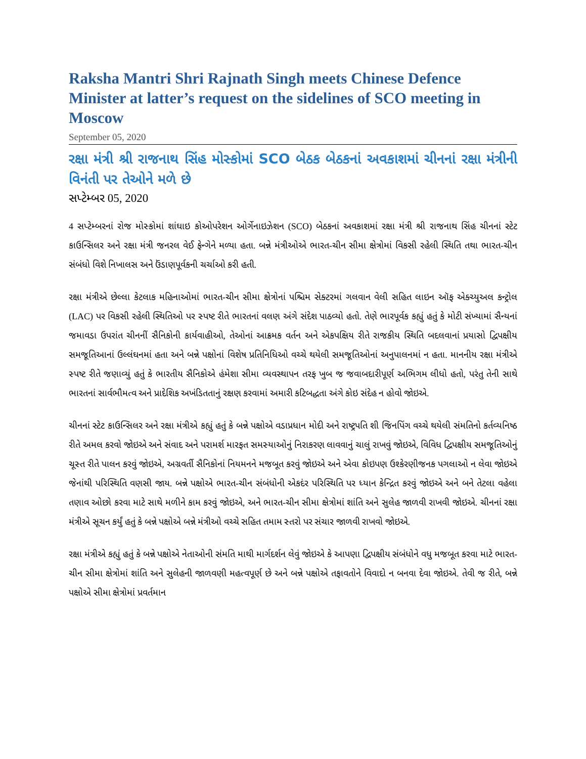Raksha Mantri Shri Rajnath Singh meets Chinese Defence Minister at latter’s request on the sidelines of SCO meeting in Moscow
September 05, 2020
રક્ષા મંત્રી શ્રી રાજનાથ સિંહ મોસ્કોમાં SCO બેઠક બેઠકનાં અવકાશમાં ચીનનાં રક્ષા મંત્રીની વિનંતી પર તેઓને મળે છે
સપ્ટેમ્બર 05, 2020
4 સપ્ટેમ્બરનાં રોજ મોસ્કોમાં શાંઘાઇ કોઓપરેશન ઓર્ગેનાઇઝેશન (SCO) બેઠકનાં અવકાશમાં રક્ષા મંત્રી શ્રી રાજનાથ સિંહ ચીનનાં સ્ટેટ કાઉન્સિલર અને રક્ષા મંત્રી જનરલ વેઈ ફેન્ગેને મળ્યા હતા. બન્ને મંત્રીઓએ ભારત-ચીન સીમા ક્ષેત્રોમાં વિકસી રહેલી સ્થિતિ તથા ભારત-ચીન સંબંધો વિશે નિખાલસ અને ઉંડાણપૂર્વકની ચર્ચાઓ કરી હતી.
રક્ષા મંત્રીએ છેલ્લા કેટલાક મહિનાઓમાં ભારત-ચીન સીમા ક્ષેત્રોનાં પશ્ચિમ સેક્ટરમાં ગલવાન વેલી સહિત લાઇન ઑફ એક્ચ્યુઅલ કન્ટ્રોલ (LAC) પર વિકસી રહેલી સ્થિતિઓ પર સ્પષ્ટ રીતે ભારતનાં વલણ અંગે સંદેશ પાઠવ્યો હતો. તેણે ભારપૂર્વક કહ્યું હતું કે મોટી સંખ્યામાં સૈન્યનાં જમાવડા ઉપરાંત ચીનનીં સૈનિકોની કાર્યવાહીઓ, તેઓનાં આક્રમક વર્તન અને એકપક્ષિય રીતે રાજકીય સ્થિતિ બદલવાનાં પ્રયાસો દ્વિપક્ષીય સમજૂતિઆનાં ઉલ્લંઘનમાં હતા અને બન્ને પક્ષોનાં વિશેષ પ્રતિનિધિઓ વચ્ચે થયેલી સમજૂતિઓનાં અનુપાલનમાં ન હતા. માનનીય રક્ષા મંત્રીએ સ્પષ્ટ રીતે જણાવ્યું હતું કે ભારતીય સૈનિકોએ હંમેશા સીમા વ્યવસ્થાપન તરફ ખુબ જ જવાબદારીપૂર્ણ અભિગમ લીધો હતો, પરંતુ તેની સાથે ભારતનાં સાર્વભૌમત્વ અને પ્રાદેશિક અખંડિતતાનું રક્ષણ કરવામાં અમારી કટિબદ્ધતા અંગે કોઇ સંદેહ ન હોવો જોઇએ.
ચીનનાં સ્ટેટ કાઉન્સિલર અને રક્ષા મંત્રીએ કહ્યું હતું કે બન્ને પક્ષોએ વડાપ્રધાન મોદી અને રાષ્ટ્રપતિ શી જિનપિંગ વચ્ચે થયેલી સંમતિનો કર્તવ્યનિષ્ઠ રીતે અમલ કરવો જોઇએ અને સંવાદ અને પરામર્શ મારફત સમસ્યાઓનું નિરાકરણ લાવવાનું ચાલું રાખવું જોઇએ, વિવિધ દ્વિપક્ષીય સમજૂતિઓનું ચૂસ્ત રીતે પાલન કરવું જોઇએ, અગ્રવર્તી સૈનિકોનાં નિયમનને મજબૂત કરવું જોઇએ અને એવા કોઇપણ ઉશ્કેરણીજનક પગલાઓ ન લેવા જોઇએ જેનાંથી પરિસ્થિતિ વણસી જાય. બન્ને પક્ષોએ ભારત-ચીન સંબંધોની એકદંર પરિસ્થિતિ પર ધ્યાન કેન્દ્રિત કરવું જોઇએ અને બને તેટલા વહેલા તણાવ ઓછો કરવા માટે સાથે મળીને કામ કરવું જોઇએ, અને ભારત-ચીન સીમા ક્ષેત્રોમાં શાંતિ અને સુલેહ જાળવી રાખવી જોઇએ. ચીનનાં રક્ષા મંત્રીએ સૂચન કર્યું હતું કે બન્ને પક્ષોએ બન્ને મંત્રીઓ વચ્ચે સહિત તમામ સ્તરો પર સંચાર જાળવી રાખવો જોઇએ.
રક્ષા મંત્રીએ કહ્યું હતું કે બન્ને પક્ષોએ નેતાઓની સંમતિ માથી માર્ગદર્શન લેવું જોઇએ કે આપણા દ્વિપક્ષીય સંબંધોને વધુ મજબૂત કરવા માટે ભારત-ચીન સીમા ક્ષેત્રોમાં શાંતિ અને સુલેહની જાળવણી મહત્વપૂર્ણ છે અને બન્ને પક્ષોએ તફાવતોને વિવાદો ન બનવા દેવા જોઇએ. તેવી જ રીતે, બન્ને પક્ષોએ સીમા ક્ષેત્રોમાં પ્રવર્તમાન